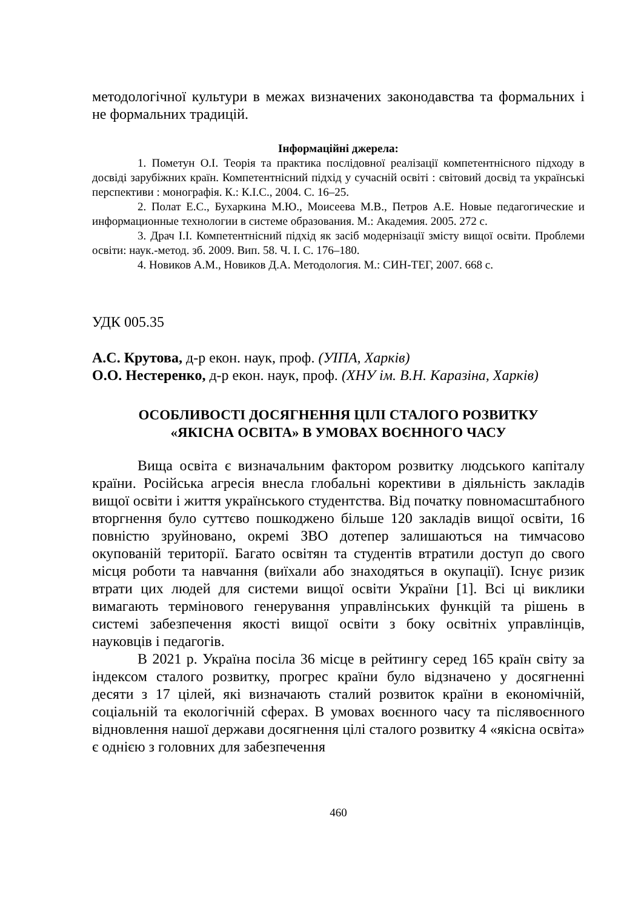методологічної культури в межах визначених законодавства та формальних і не формальних традицій.
Інформаційні джерела:
1. Пометун О.І. Теорія та практика послідовної реалізації компетентнісного підходу в досвіді зарубіжних країн. Компетентнісний підхід у сучасній освіті : світовий досвід та українські перспективи : монографія. К.: К.І.С., 2004. С. 16–25.
2. Полат Е.С., Бухаркина М.Ю., Моисеева М.В., Петров А.Е. Новые педагогические и информационные технологии в системе образования. М.: Академия. 2005. 272 с.
3. Драч І.І. Компетентнісний підхід як засіб модернізації змісту вищої освіти. Проблеми освіти: наук.-метод. зб. 2009. Вип. 58. Ч. І. С. 176–180.
4. Новиков А.М., Новиков Д.А. Методология. М.: СИН-ТЕГ, 2007. 668 с.
УДК 005.35
А.С. Крутова, д-р екон. наук, проф. (УІПА, Харків)
О.О. Нестеренко, д-р екон. наук, проф. (ХНУ ім. В.Н. Каразіна, Харків)
ОСОБЛИВОСТІ ДОСЯГНЕННЯ ЦІЛІ СТАЛОГО РОЗВИТКУ
«ЯКІСНА ОСВІТА» В УМОВАХ ВОЄННОГО ЧАСУ
Вища освіта є визначальним фактором розвитку людського капіталу країни. Російська агресія внесла глобальні корективи в діяльність закладів вищої освіти і життя українського студентства. Від початку повномасштабного вторгнення було суттєво пошкоджено більше 120 закладів вищої освіти, 16 повністю зруйновано, окремі ЗВО дотепер залишаються на тимчасово окупованій території. Багато освітян та студентів втратили доступ до свого місця роботи та навчання (виїхали або знаходяться в окупації). Існує ризик втрати цих людей для системи вищої освіти України [1]. Всі ці виклики вимагають термінового генерування управлінських функцій та рішень в системі забезпечення якості вищої освіти з боку освітніх управлінців, науковців і педагогів.
В 2021 р. Україна посіла 36 місце в рейтингу серед 165 країн світу за індексом сталого розвитку, прогрес країни було відзначено у досягненні десяти з 17 цілей, які визначають сталий розвиток країни в економічній, соціальній та екологічній сферах. В умовах воєнного часу та післявоєнного відновлення нашої держави досягнення цілі сталого розвитку 4 «якісна освіта» є однією з головних для забезпечення
460